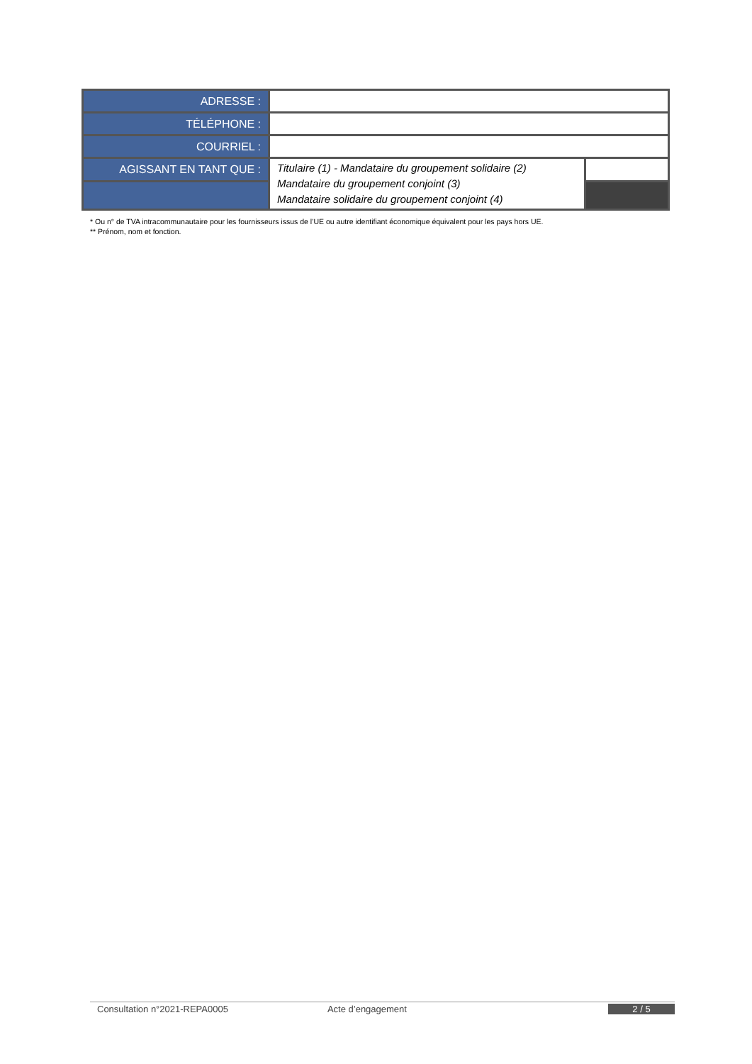| ADRESSE : | | |
| TÉLÉPHONE : | | |
| COURRIEL : | | |
| AGISSANT EN TANT QUE : | Titulaire (1) - Mandataire du groupement solidaire (2) Mandataire du groupement conjoint (3) Mandataire solidaire du groupement conjoint (4) | |
* Ou n° de TVA intracommunautaire pour les fournisseurs issus de l’UE ou autre identifiant économique équivalent pour les pays hors UE.
** Prénom, nom et fonction.
Consultation n°2021-REPA0005 Acte d’engagement 2 / 5